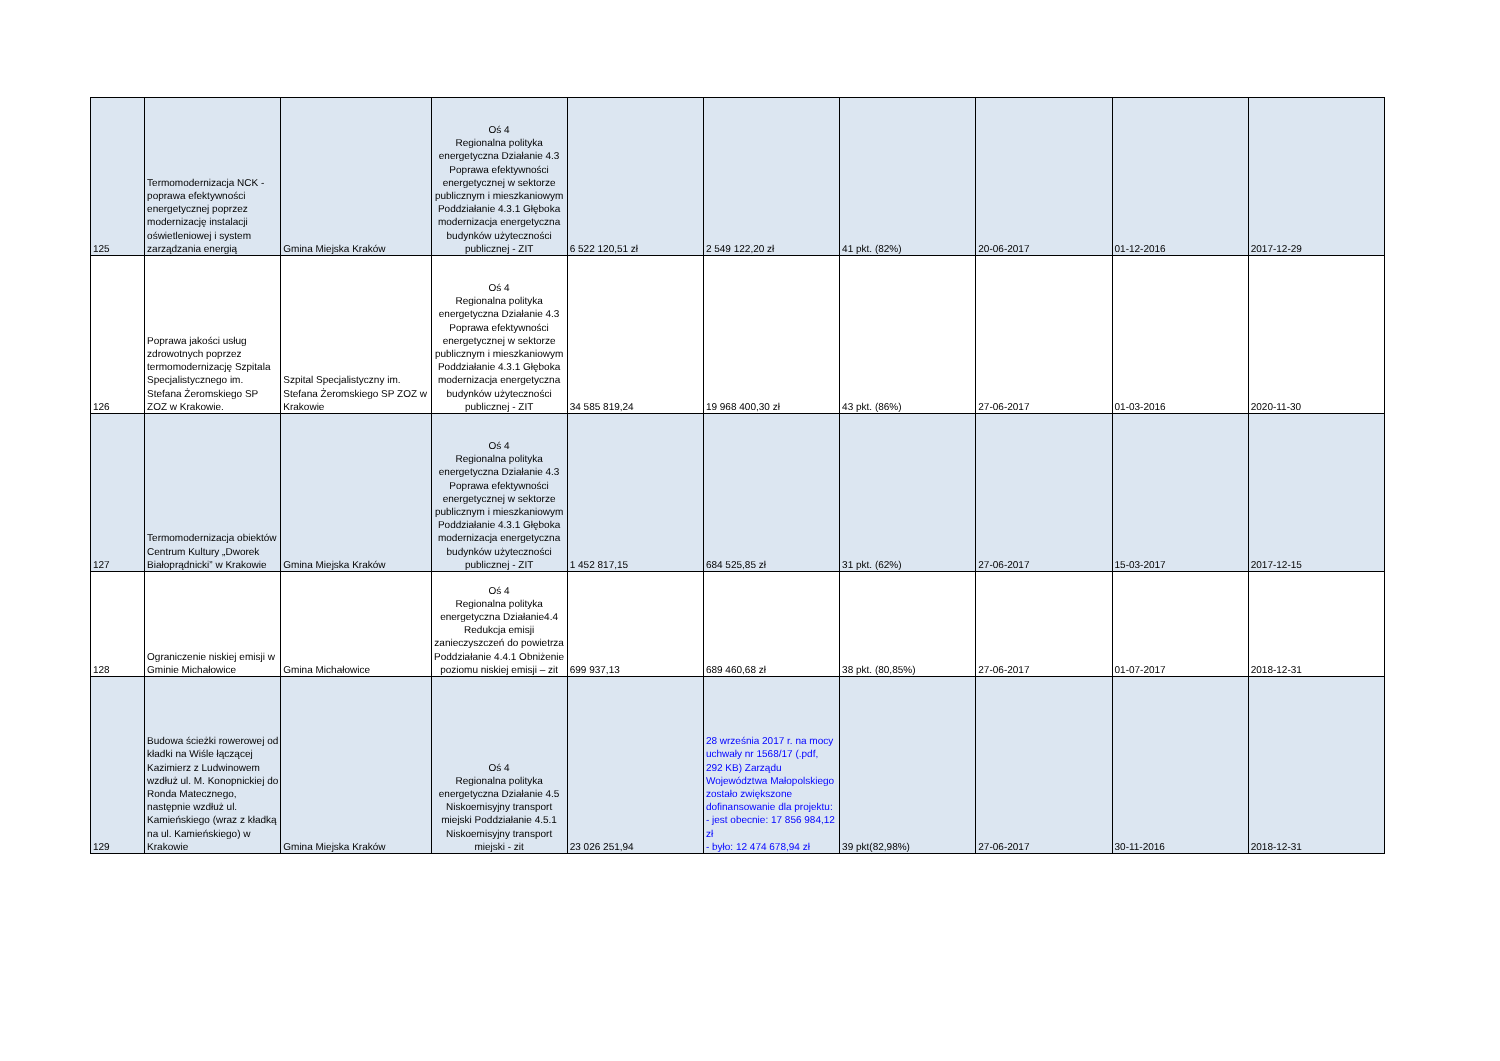| 125 | Termomodernizacja NCK - poprawa efektywności energetycznej poprzez modernizację instalacji oświetleniowej i system zarządzania energią | Gmina Miejska Kraków | Oś 4 Regionalna polityka energetyczna Działanie 4.3 Poprawa efektywności energetycznej w sektorze publicznym i mieszkaniowym Poddziałanie 4.3.1 Głęboka modernizacja energetyczna budynków użyteczności publicznej - ZIT | 6 522 120,51 zł | 2 549 122,20 zł | 41 pkt. (82%) | 20-06-2017 | 01-12-2016 | 2017-12-29 |
| 126 | Poprawa jakości usług zdrowotnych poprzez termomodernizację Szpitala Specjalistycznego im. Stefana Żeromskiego SP ZOZ w Krakowie. | Szpital Specjalistyczny im. Stefana Żeromskiego SP ZOZ w Krakowie | Oś 4 Regionalna polityka energetyczna Działanie 4.3 Poprawa efektywności energetycznej w sektorze publicznym i mieszkaniowym Poddziałanie 4.3.1 Głęboka modernizacja energetyczna budynków użyteczności publicznej - ZIT | 34 585 819,24 | 19 968 400,30 zł | 43 pkt. (86%) | 27-06-2017 | 01-03-2016 | 2020-11-30 |
| 127 | Termomodernizacja obiektów Centrum Kultury „Dworek Białoprądnicki” w Krakowie | Gmina Miejska Kraków | Oś 4 Regionalna polityka energetyczna Działanie 4.3 Poprawa efektywności energetycznej w sektorze publicznym i mieszkaniowym Poddziałanie 4.3.1 Głęboka modernizacja energetyczna budynków użyteczności publicznej - ZIT | 1 452 817,15 | 684 525,85 zł | 31 pkt. (62%) | 27-06-2017 | 15-03-2017 | 2017-12-15 |
| 128 | Ograniczenie niskiej emisji w Gminie Michałowice | Gmina Michałowice | Oś 4 Regionalna polityka energetyczna Działanie4.4 Redukcja emisji zanieczyszczeń do powietrza Poddziałanie 4.4.1 Obniżenie poziomu niskiej emisji – zit | 699 937,13 | 689 460,68 zł | 38 pkt. (80,85%) | 27-06-2017 | 01-07-2017 | 2018-12-31 |
| 129 | Budowa ścieżki rowerowej od kładki na Wiśle łączącej Kazimierz z Ludwinowem wzdłuż ul. M. Konopnickiej do Ronda Matecznego, następnie wzdłuż ul. Kamieńskiego (wraz z kładką na ul. Kamieńskiego) w Krakowie | Gmina Miejska Kraków | Oś 4 Regionalna polityka energetyczna Działanie 4.5 Niskoemisyjny transport miejski Poddziałanie 4.5.1 Niskoemisyjny transport miejski - zit | 23 026 251,94 | 28 września 2017 r. na mocy uchwały nr 1568/17 (.pdf, 292 KB) Zarządu Województwa Małopolskiego zostało zwiększone dofinansowanie dla projektu: - jest obecnie: 17 856 984,12 zł - było: 12 474 678,94 zł | 39 pkt(82,98%) | 27-06-2017 | 30-11-2016 | 2018-12-31 |